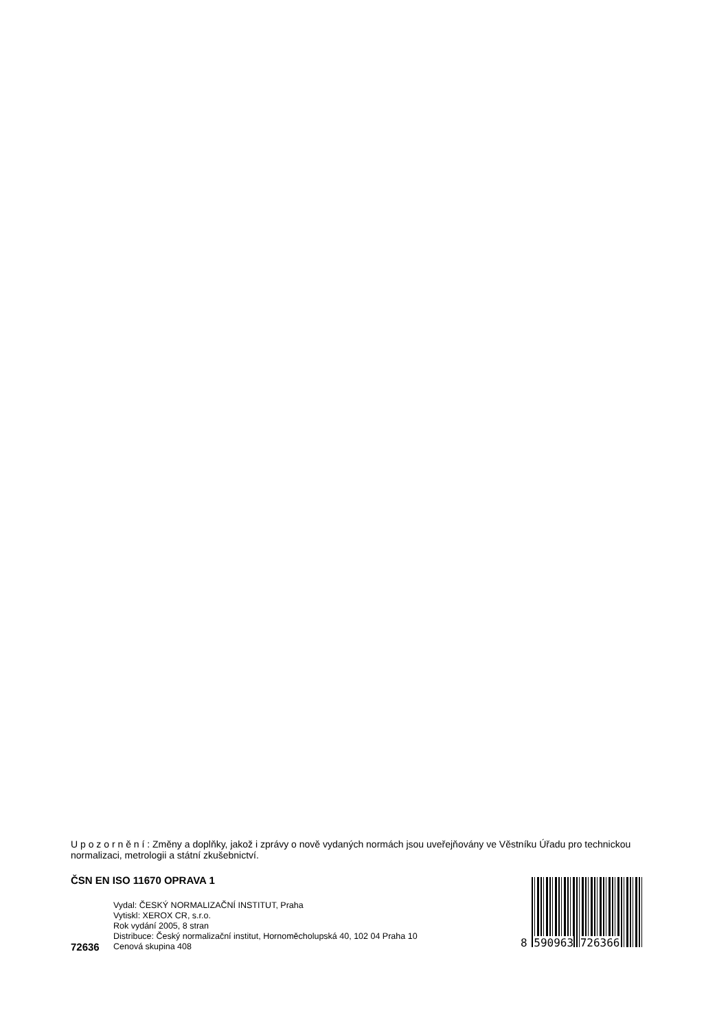U p o z o r n ě n í : Změny a doplňky, jakož i zprávy o nově vydaných normách jsou uveřejňovány ve Věstníku Úřadu pro technickou normalizaci, metrologii a státní zkušebnictví.
ČSN EN ISO 11670 OPRAVA 1
Vydal: ČESKÝ NORMALIZAČNÍ INSTITUT, Praha
Vytiskl: XEROX CR, s.r.o.
Rok vydání 2005, 8 stran
Distribuce: Český normalizační institut, Hornoměcholupská 40, 102 04 Praha 10
72636 Cenová skupina 408
8 590963 726366